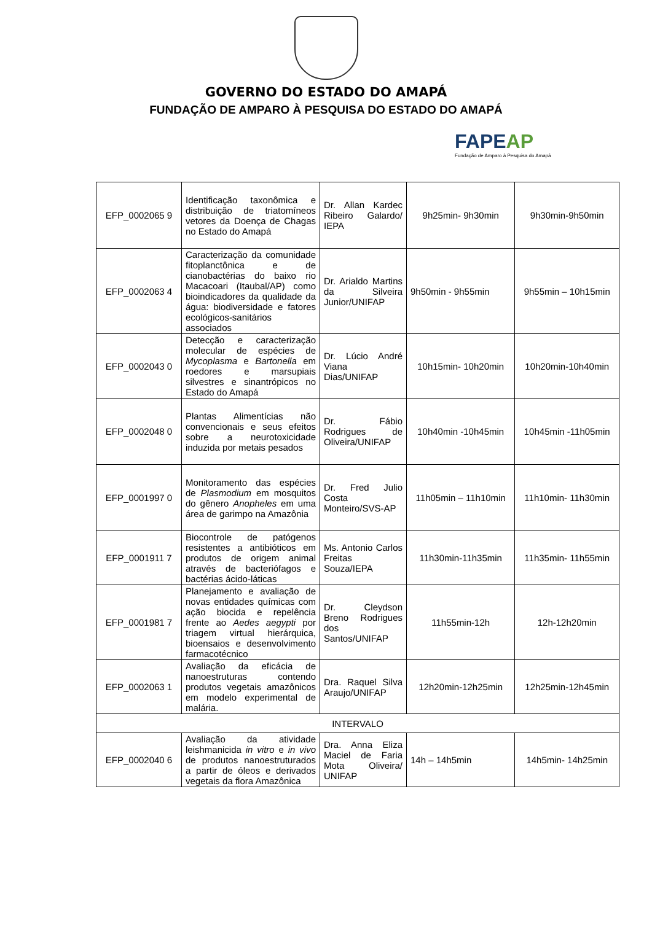GOVERNO DO ESTADO DO AMAPÁ
FUNDAÇÃO DE AMPARO À PESQUISA DO ESTADO DO AMAPÁ
FAPEAP
Fundação de Amparo à Pesquisa do Amapá
| EFP_0002065 9 | Identificação taxonômica e distribuição de triatomíneos vetores da Doença de Chagas no Estado do Amapá | Dr. Allan Kardec Ribeiro Galardo/ IEPA | 9h25min- 9h30min | 9h30min-9h50min |
| EFP_0002063 4 | Caracterização da comunidade fitoplanctônica e de cianobactérias do baixo rio Macacoari (Itaubal/AP) como bioindicadores da qualidade da água: biodiversidade e fatores ecológicos-sanitários associados | Dr. Arialdo Martins da Silveira Junior/UNIFAP | 9h50min - 9h55min | 9h55min – 10h15min |
| EFP_0002043 0 | Detecção e caracterização molecular de espécies de Mycoplasma e Bartonella em roedores e marsupiais silvestres e sinantrópicos no Estado do Amapá | Dr. Lúcio André Viana Dias/UNIFAP | 10h15min- 10h20min | 10h20min-10h40min |
| EFP_0002048 0 | Plantas Alimentícias não convencionais e seus efeitos sobre a neurotoxicidade induzida por metais pesados | Dr. Fábio Rodrigues de Oliveira/UNIFAP | 10h40min -10h45min | 10h45min -11h05min |
| EFP_0001997 0 | Monitoramento das espécies de Plasmodium em mosquitos do gênero Anopheles em uma área de garimpo na Amazônia | Dr. Fred Julio Costa Monteiro/SVS-AP | 11h05min – 11h10min | 11h10min- 11h30min |
| EFP_0001911 7 | Biocontrole de patógenos resistentes a antibióticos em produtos de origem animal através de bacteriófagos e bactérias ácido-láticas | Ms. Antonio Carlos Freitas Souza/IEPA | 11h30min-11h35min | 11h35min- 11h55min |
| EFP_0001981 7 | Planejamento e avaliação de novas entidades químicas com ação biocida e repelência frente ao Aedes aegypti por triagem virtual hierárquica, bioensaios e desenvolvimento farmacotécnico | Dr. Cleydson Breno Rodrigues dos Santos/UNIFAP | 11h55min-12h | 12h-12h20min |
| EFP_0002063 1 | Avaliação da eficácia de nanoestruturas contendo produtos vegetais amazônicos em modelo experimental de malária. | Dra. Raquel Silva Araujo/UNIFAP | 12h20min-12h25min | 12h25min-12h45min |
| INTERVALO | | | | |
| EFP_0002040 6 | Avaliação da atividade leishmanicida in vitro e in vivo de produtos nanoestruturados a partir de óleos e derivados vegetais da flora Amazônica | Dra. Anna Eliza Maciel de Faria Mota Oliveira/ UNIFAP | 14h – 14h5min | 14h5min- 14h25min |